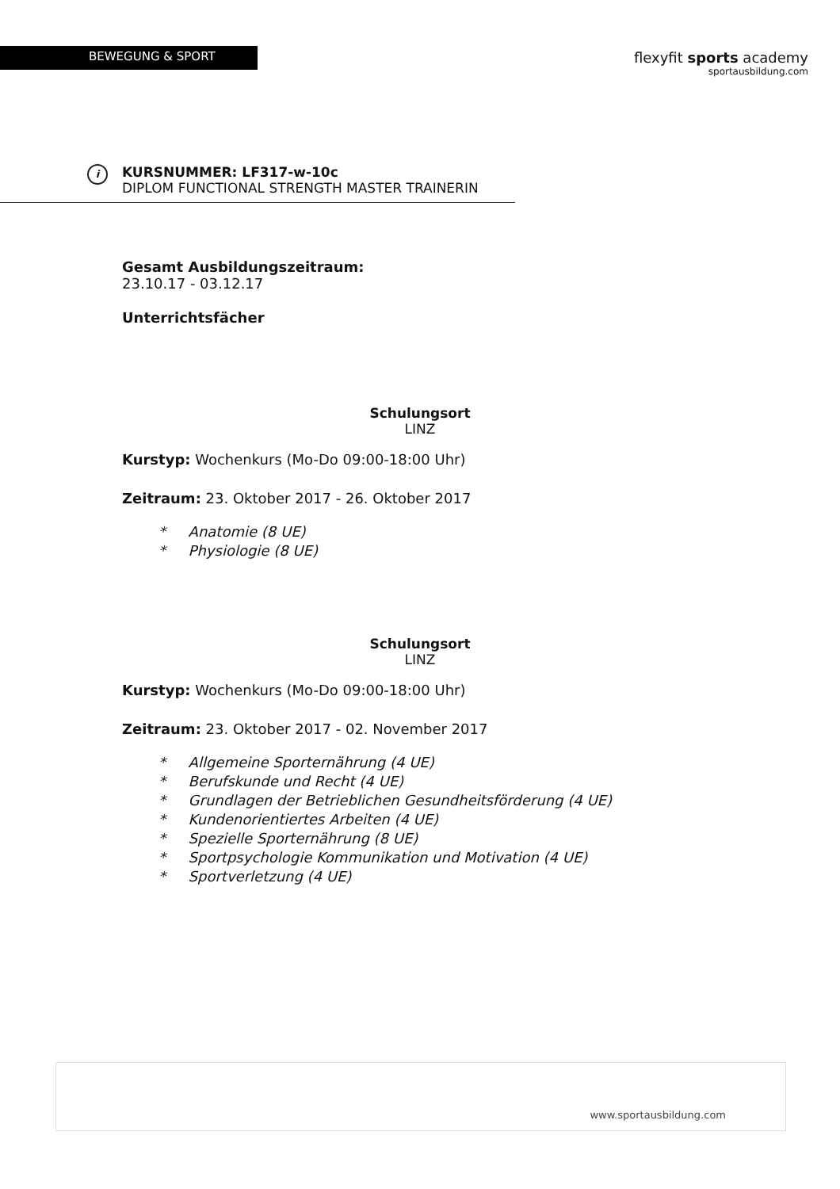BEWEGUNG & SPORT
flexyfit sports academy
sportausbildung.com
i
KURSNUMMER: LF317-w-10c
DIPLOM FUNCTIONAL STRENGTH MASTER TRAINERIN
Gesamt Ausbildungszeitraum:
23.10.17 - 03.12.17
Unterrichtsfächer
Schulungsort
LINZ
Kurstyp: Wochenkurs (Mo-Do 09:00-18:00 Uhr)
Zeitraum: 23. Oktober 2017 - 26. Oktober 2017
* Anatomie (8 UE)
* Physiologie (8 UE)
Schulungsort
LINZ
Kurstyp: Wochenkurs (Mo-Do 09:00-18:00 Uhr)
Zeitraum: 23. Oktober 2017 - 02. November 2017
* Allgemeine Sporternährung (4 UE)
* Berufskunde und Recht (4 UE)
* Grundlagen der Betrieblichen Gesundheitsförderung (4 UE)
* Kundenorientiertes Arbeiten (4 UE)
* Spezielle Sporternährung (8 UE)
* Sportpsychologie Kommunikation und Motivation (4 UE)
* Sportverletzung (4 UE)
www.sportausbildung.com